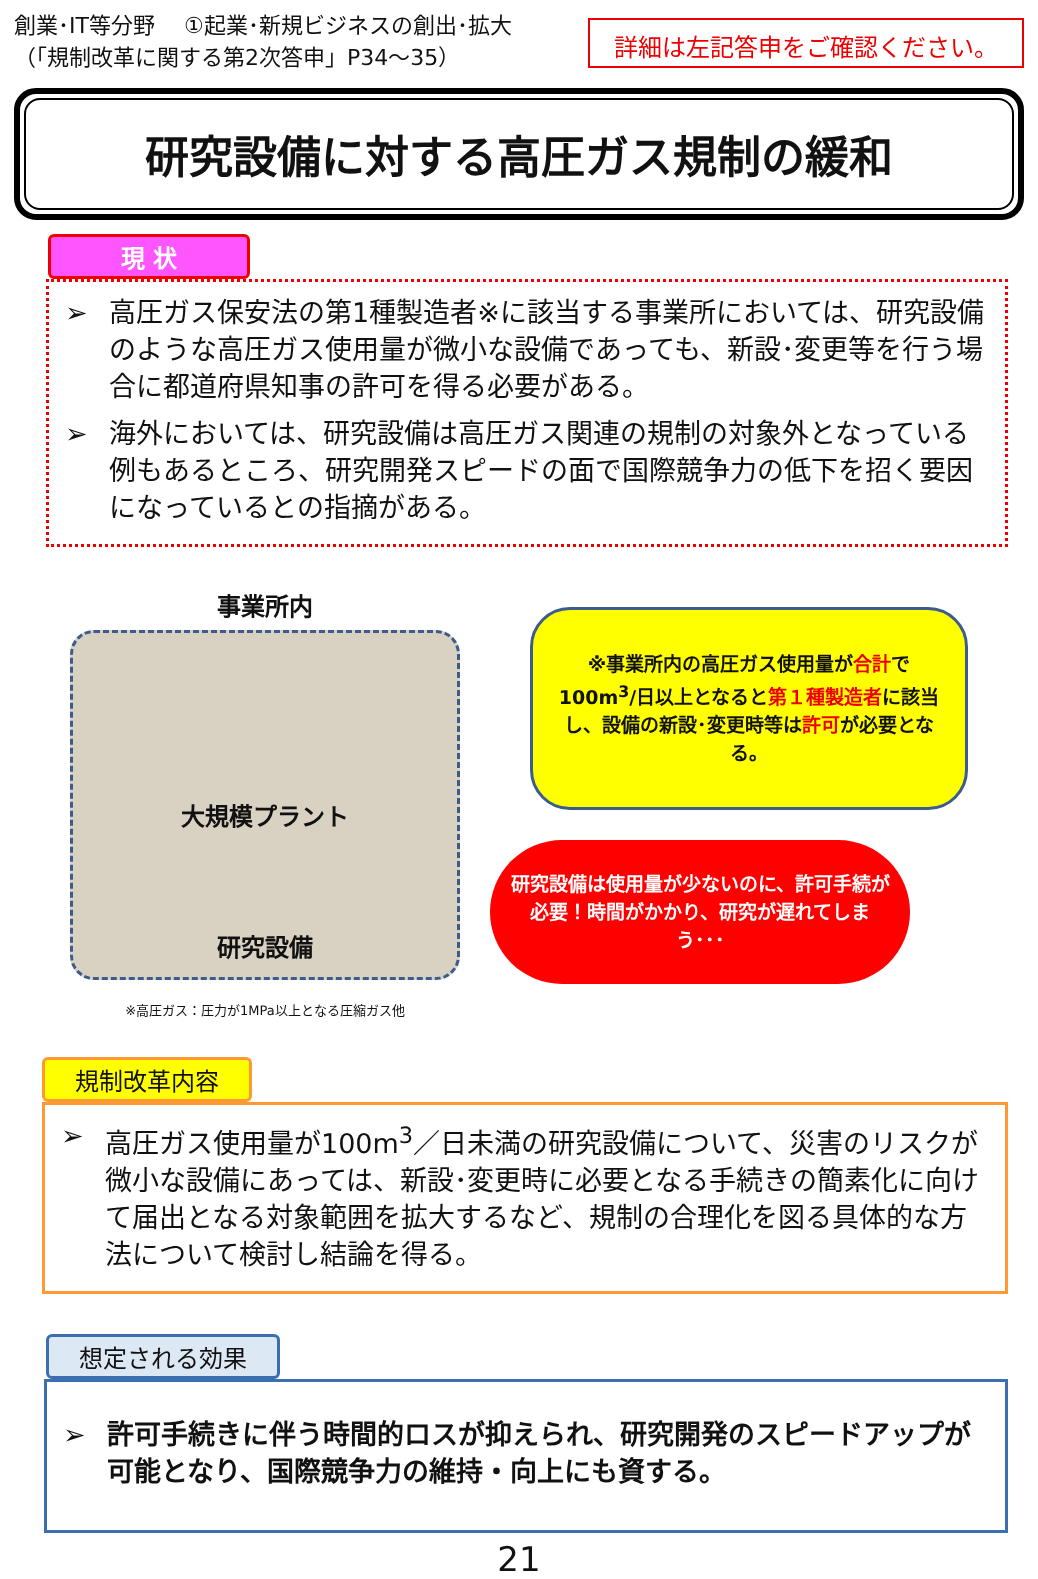創業･IT等分野　 ①起業･新規ビジネスの創出･拡大
（「規制改革に関する第2次答申」P34～35）
詳細は左記答申をご確認ください。
研究設備に対する高圧ガス規制の緩和
現 状
➢ 高圧ガス保安法の第1種製造者※に該当する事業所においては、研究設備のような高圧ガス使用量が微小な設備であっても、新設･変更等を行う場合に都道府県知事の許可を得る必要がある。
➢ 海外においては、研究設備は高圧ガス関連の規制の対象外となっている例もあるところ、研究開発スピードの面で国際競争力の低下を招く要因になっているとの指摘がある。
事業所内
大規模プラント
研究設備
※高圧ガス：圧力が1MPa以上となる圧縮ガス他
※事業所内の高圧ガス使用量が合計で100m<sup>3</sup>/日以上となると第１種製造者に該当し、設備の新設･変更時等は許可が必要となる。
研究設備は使用量が少ないのに、許可手続が必要！時間がかかり、研究が遅れてしまう･･･
規制改革内容
➢ 高圧ガス使用量が100m<sup>3</sup>／日未満の研究設備について、災害のリスクが微小な設備にあっては、新設･変更時に必要となる手続きの簡素化に向けて届出となる対象範囲を拡大するなど、規制の合理化を図る具体的な方法について検討し結論を得る。
想定される効果
➢ 許可手続きに伴う時間的ロスが抑えられ、研究開発のスピードアップが可能となり、国際競争力の維持・向上にも資する。
21